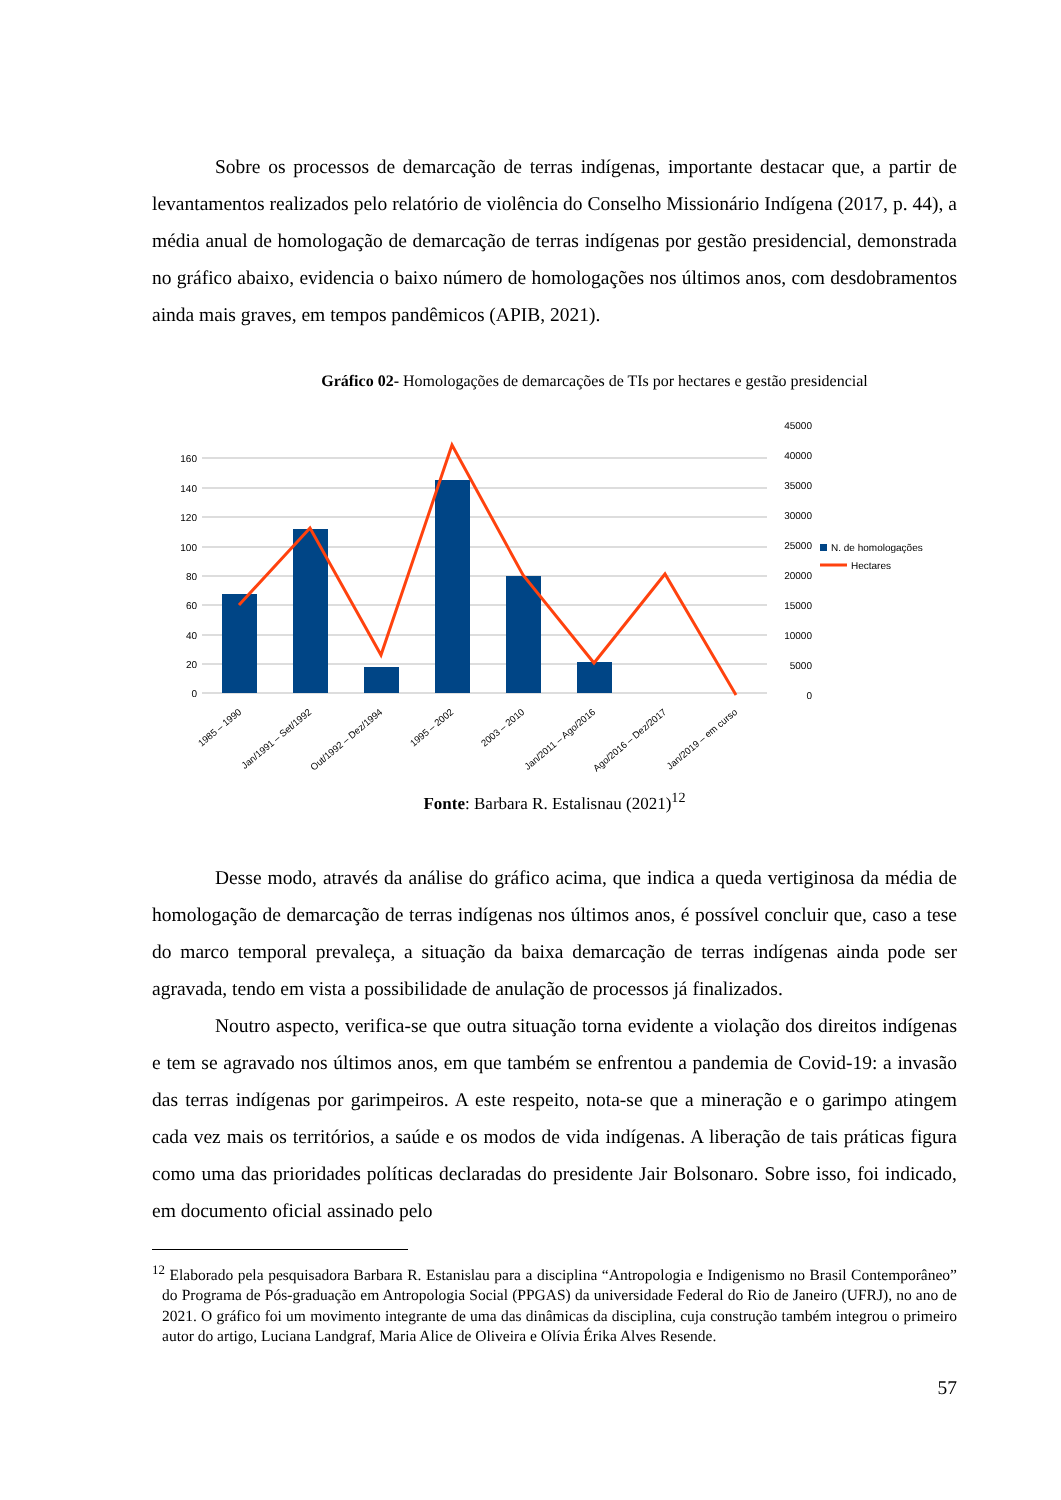Sobre os processos de demarcação de terras indígenas, importante destacar que, a partir de levantamentos realizados pelo relatório de violência do Conselho Missionário Indígena (2017, p. 44), a média anual de homologação de demarcação de terras indígenas por gestão presidencial, demonstrada no gráfico abaixo, evidencia o baixo número de homologações nos últimos anos, com desdobramentos ainda mais graves, em tempos pandêmicos (APIB, 2021).
Gráfico 02- Homologações de demarcações de TIs por hectares e gestão presidencial
160
140
120
100
80
60
40
20
0
45000
40000
35000
30000
25000
20000
15000
10000
5000
0
N. de homologações
Hectares
1985 – 1990
Jan/1991 – Set/1992
Out/1992 – Dez/1994
1995 – 2002
2003 – 2010
Jan/2011 – Ago/2016
Ago/2016 – Dez/2017
Jan/2019 – em curso
Fonte: Barbara R. Estalisnau (2021)<sup>12</sup>
Desse modo, através da análise do gráfico acima, que indica a queda vertiginosa da média de homologação de demarcação de terras indígenas nos últimos anos, é possível concluir que, caso a tese do marco temporal prevaleça, a situação da baixa demarcação de terras indígenas ainda pode ser agravada, tendo em vista a possibilidade de anulação de processos já finalizados.
Noutro aspecto, verifica-se que outra situação torna evidente a violação dos direitos indígenas e tem se agravado nos últimos anos, em que também se enfrentou a pandemia de Covid-19: a invasão das terras indígenas por garimpeiros. A este respeito, nota-se que a mineração e o garimpo atingem cada vez mais os territórios, a saúde e os modos de vida indígenas. A liberação de tais práticas figura como uma das prioridades políticas declaradas do presidente Jair Bolsonaro. Sobre isso, foi indicado, em documento oficial assinado pelo
<sup>12</sup> Elaborado pela pesquisadora Barbara R. Estanislau para a disciplina “Antropologia e Indigenismo no Brasil Contemporâneo” do Programa de Pós-graduação em Antropologia Social (PPGAS) da universidade Federal do Rio de Janeiro (UFRJ), no ano de 2021. O gráfico foi um movimento integrante de uma das dinâmicas da disciplina, cuja construção também integrou o primeiro autor do artigo, Luciana Landgraf, Maria Alice de Oliveira e Olívia Érika Alves Resende.
57